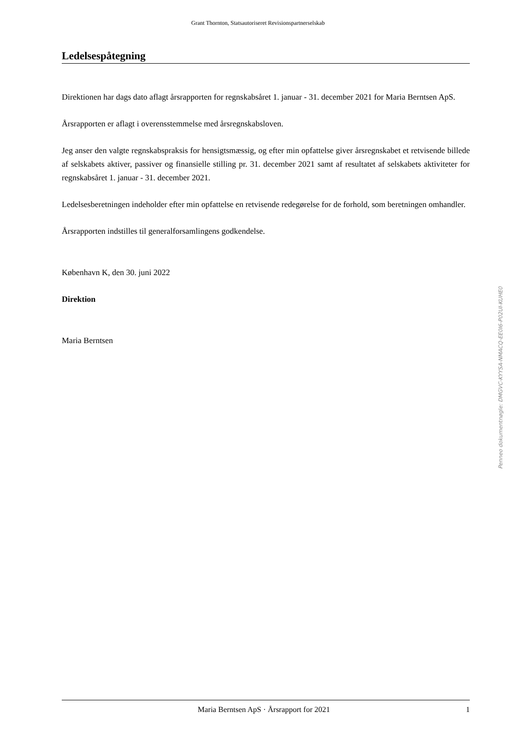Grant Thornton, Statsautoriseret Revisionspartnerselskab
Ledelsespåtegning
Direktionen har dags dato aflagt årsrapporten for regnskabsåret 1. januar - 31. december 2021 for Maria Berntsen ApS.
Årsrapporten er aflagt i overensstemmelse med årsregnskabsloven.
Jeg anser den valgte regnskabspraksis for hensigtsmæssig, og efter min opfattelse giver årsregnskabet et retvisende billede af selskabets aktiver, passiver og finansielle stilling pr. 31. december 2021 samt af resultatet af selskabets aktiviteter for regnskabsåret 1. januar - 31. december 2021.
Ledelsesberetningen indeholder efter min opfattelse en retvisende redegørelse for de forhold, som beretningen omhandler.
Årsrapporten indstilles til generalforsamlingens godkendelse.
København K, den 30. juni 2022
Direktion
Maria Berntsen
Penneo dokumentnøgle: DMGVC-KYYSA-NMACQ-EE0I6-P02UI-KUHE0
Maria Berntsen ApS · Årsrapport for 2021
1